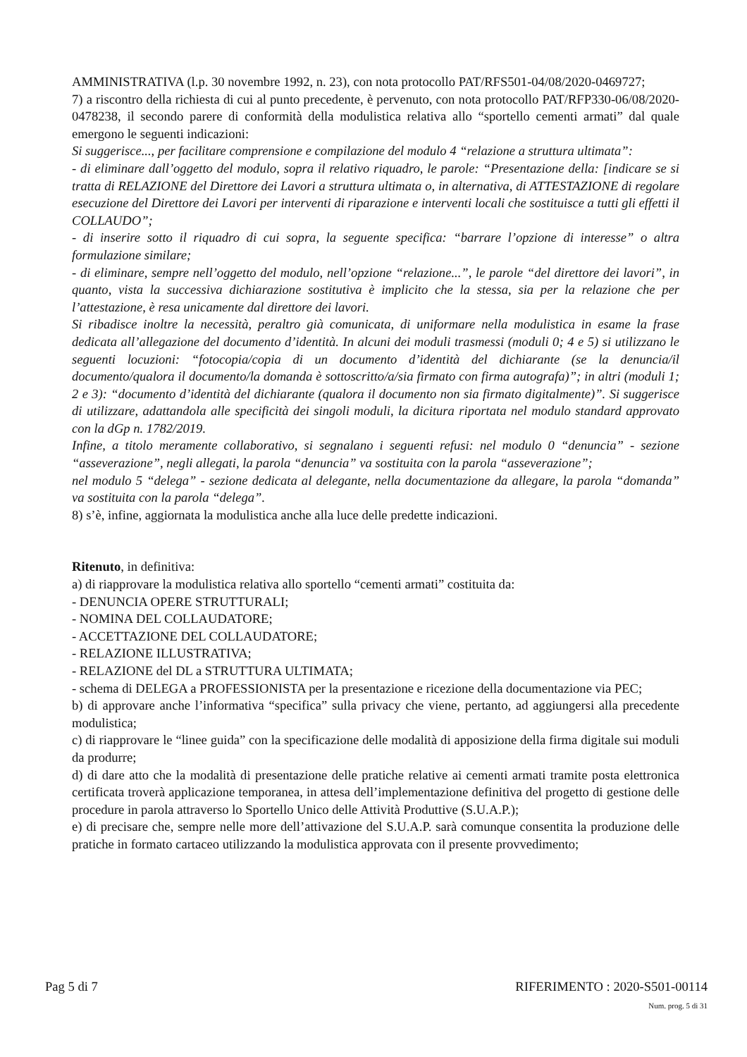AMMINISTRATIVA (l.p. 30 novembre 1992, n. 23), con nota protocollo PAT/RFS501-04/08/2020-0469727;
7) a riscontro della richiesta di cui al punto precedente, è pervenuto, con nota protocollo PAT/RFP330-06/08/2020-0478238, il secondo parere di conformità della modulistica relativa allo “sportello cementi armati” dal quale emergono le seguenti indicazioni:
Si suggerisce..., per facilitare comprensione e compilazione del modulo 4 “relazione a struttura ultimata”:
- di eliminare dall’oggetto del modulo, sopra il relativo riquadro, le parole: “Presentazione della: [indicare se si tratta di RELAZIONE del Direttore dei Lavori a struttura ultimata o, in alternativa, di ATTESTAZIONE di regolare esecuzione del Direttore dei Lavori per interventi di riparazione e interventi locali che sostituisce a tutti gli effetti il COLLAUDO”;
- di inserire sotto il riquadro di cui sopra, la seguente specifica: “barrare l’opzione di interesse” o altra formulazione similare;
- di eliminare, sempre nell’oggetto del modulo, nell’opzione “relazione...”, le parole “del direttore dei lavori”, in quanto, vista la successiva dichiarazione sostitutiva è implicito che la stessa, sia per la relazione che per l’attestazione, è resa unicamente dal direttore dei lavori.
Si ribadisce inoltre la necessità, peraltro già comunicata, di uniformare nella modulistica in esame la frase dedicata all’allegazione del documento d’identità. In alcuni dei moduli trasmessi (moduli 0; 4 e 5) si utilizzano le seguenti locuzioni: “fotocopia/copia di un documento d’identità del dichiarante (se la denuncia/il documento/qualora il documento/la domanda è sottoscritto/a/sia firmato con firma autografa)”; in altri (moduli 1; 2 e 3): “documento d’identità del dichiarante (qualora il documento non sia firmato digitalmente)”. Si suggerisce di utilizzare, adattandola alle specificità dei singoli moduli, la dicitura riportata nel modulo standard approvato con la dGp n. 1782/2019.
Infine, a titolo meramente collaborativo, si segnalano i seguenti refusi: nel modulo 0 “denuncia” - sezione “asseverazione”, negli allegati, la parola “denuncia” va sostituita con la parola “asseverazione”;
nel modulo 5 “delega” - sezione dedicata al delegante, nella documentazione da allegare, la parola “domanda” va sostituita con la parola “delega”.
8) s’è, infine, aggiornata la modulistica anche alla luce delle predette indicazioni.
Ritenuto, in definitiva:
a) di riapprovare la modulistica relativa allo sportello “cementi armati” costituita da:
- DENUNCIA OPERE STRUTTURALI;
- NOMINA DEL COLLAUDATORE;
- ACCETTAZIONE DEL COLLAUDATORE;
- RELAZIONE ILLUSTRATIVA;
- RELAZIONE del DL a STRUTTURA ULTIMATA;
- schema di DELEGA a PROFESSIONISTA per la presentazione e ricezione della documentazione via PEC;
b) di approvare anche l’informativa “specifica” sulla privacy che viene, pertanto, ad aggiungersi alla precedente modulistica;
c) di riapprovare le “linee guida” con la specificazione delle modalità di apposizione della firma digitale sui moduli da produrre;
d) di dare atto che la modalità di presentazione delle pratiche relative ai cementi armati tramite posta elettronica certificata troverà applicazione temporanea, in attesa dell’implementazione definitiva del progetto di gestione delle procedure in parola attraverso lo Sportello Unico delle Attività Produttive (S.U.A.P.);
e) di precisare che, sempre nelle more dell’attivazione del S.U.A.P. sarà comunque consentita la produzione delle pratiche in formato cartaceo utilizzando la modulistica approvata con il presente provvedimento;
Pag 5 di 7 RIFERIMENTO : 2020-S501-00114
Num. prog. 5 di 31